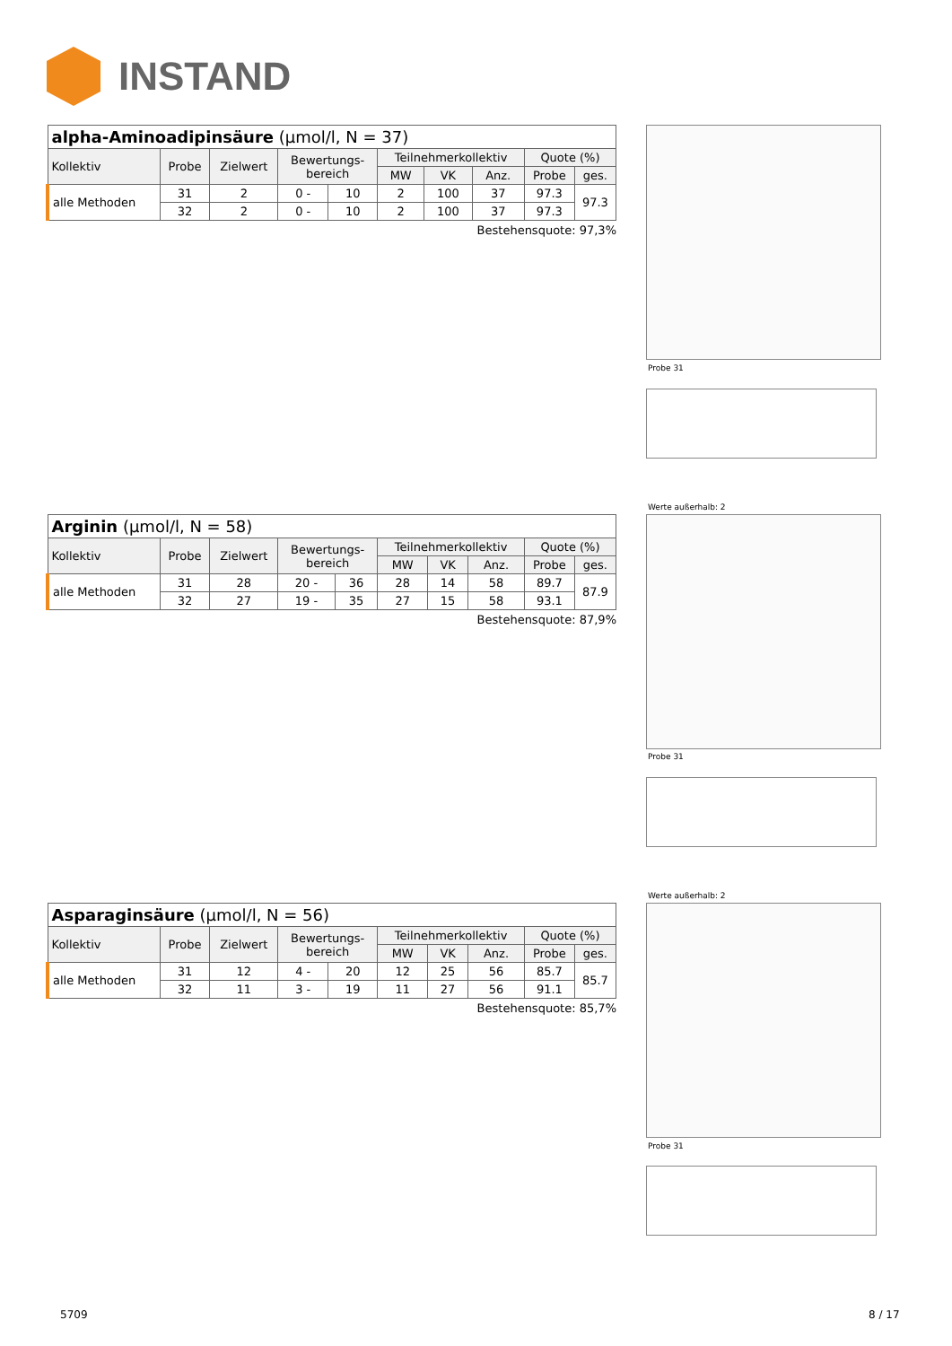INSTAND
| alpha-Aminoadipinsäure (µmol/l, N = 37) | | | | | | | | | |
| --- | --- | --- | --- | --- | --- | --- | --- | --- | --- |
| Kollektiv | Probe | Zielwert | Bewertungs- bereich | | Teilnehmerkollektiv | | | Quote (%) | |
| | | | | | MW | VK | Anz. | Probe | ges. |
| alle Methoden | 31 | 2 | 0 - | 10 | 2 | 100 | 37 | 97.3 | 97.3 |
| | 32 | 2 | 0 - | 10 | 2 | 100 | 37 | 97.3 | |
Bestehensquote: 97,3%
Probe 31
| Arginin (µmol/l, N = 58) | | | | | | | | | |
| --- | --- | --- | --- | --- | --- | --- | --- | --- | --- |
| Kollektiv | Probe | Zielwert | Bewertungs- bereich | | Teilnehmerkollektiv | | | Quote (%) | |
| | | | | | MW | VK | Anz. | Probe | ges. |
| alle Methoden | 31 | 28 | 20 - | 36 | 28 | 14 | 58 | 89.7 | 87.9 |
| | 32 | 27 | 19 - | 35 | 27 | 15 | 58 | 93.1 | |
Bestehensquote: 87,9%
Werte außerhalb: 2
Probe 31
| Asparaginsäure (µmol/l, N = 56) | | | | | | | | | |
| --- | --- | --- | --- | --- | --- | --- | --- | --- | --- |
| Kollektiv | Probe | Zielwert | Bewertungs- bereich | | Teilnehmerkollektiv | | | Quote (%) | |
| | | | | | MW | VK | Anz. | Probe | ges. |
| alle Methoden | 31 | 12 | 4 - | 20 | 12 | 25 | 56 | 85.7 | 85.7 |
| | 32 | 11 | 3 - | 19 | 11 | 27 | 56 | 91.1 | |
Bestehensquote: 85,7%
Werte außerhalb: 2
Probe 31
5709 8 / 17